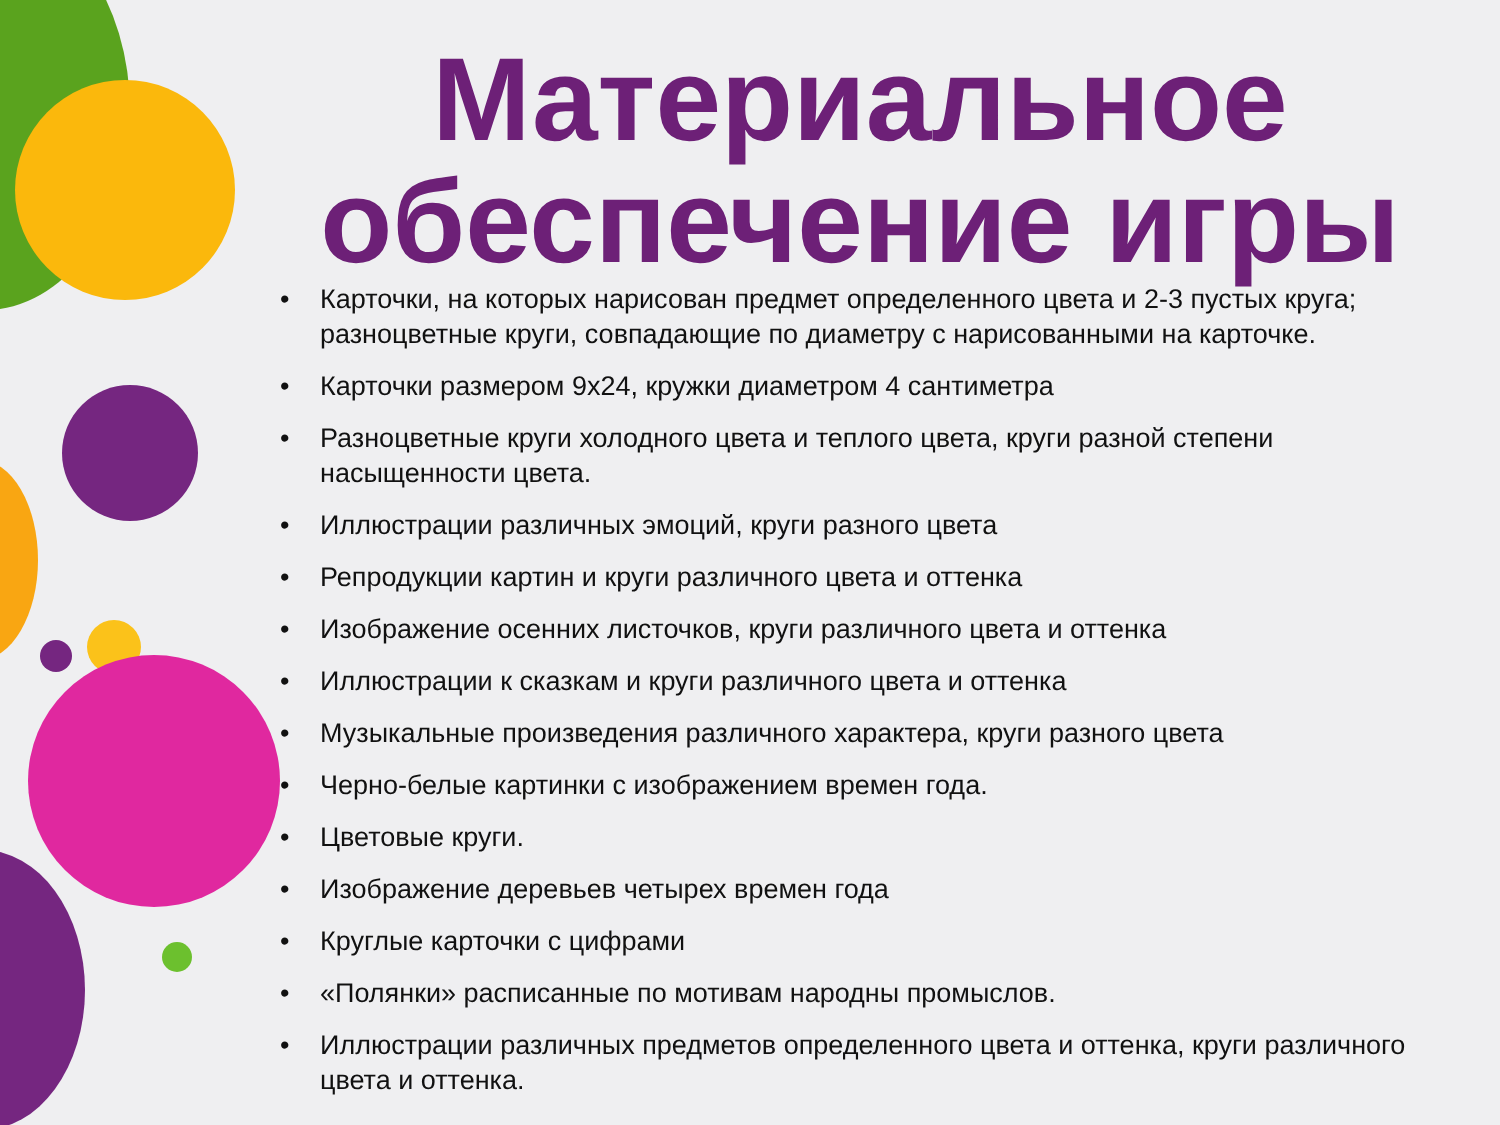Материальное обеспечение игры
• Карточки, на которых нарисован предмет определенного цвета и 2-3 пустых круга; разноцветные круги, совпадающие по диаметру с нарисованными на карточке.
• Карточки размером 9х24, кружки диаметром 4 сантиметра
• Разноцветные круги холодного цвета и теплого цвета, круги разной степени насыщенности цвета.
• Иллюстрации различных эмоций, круги разного цвета
• Репродукции картин и круги различного цвета и оттенка
• Изображение осенних листочков, круги различного цвета и оттенка
• Иллюстрации к сказкам и круги различного цвета и оттенка
• Музыкальные произведения различного характера, круги разного цвета
• Черно-белые картинки с изображением времен года.
• Цветовые круги.
• Изображение деревьев четырех времен года
• Круглые карточки с цифрами
• «Полянки» расписанные по мотивам народны промыслов.
• Иллюстрации различных предметов определенного цвета и оттенка, круги различного цвета и оттенка.